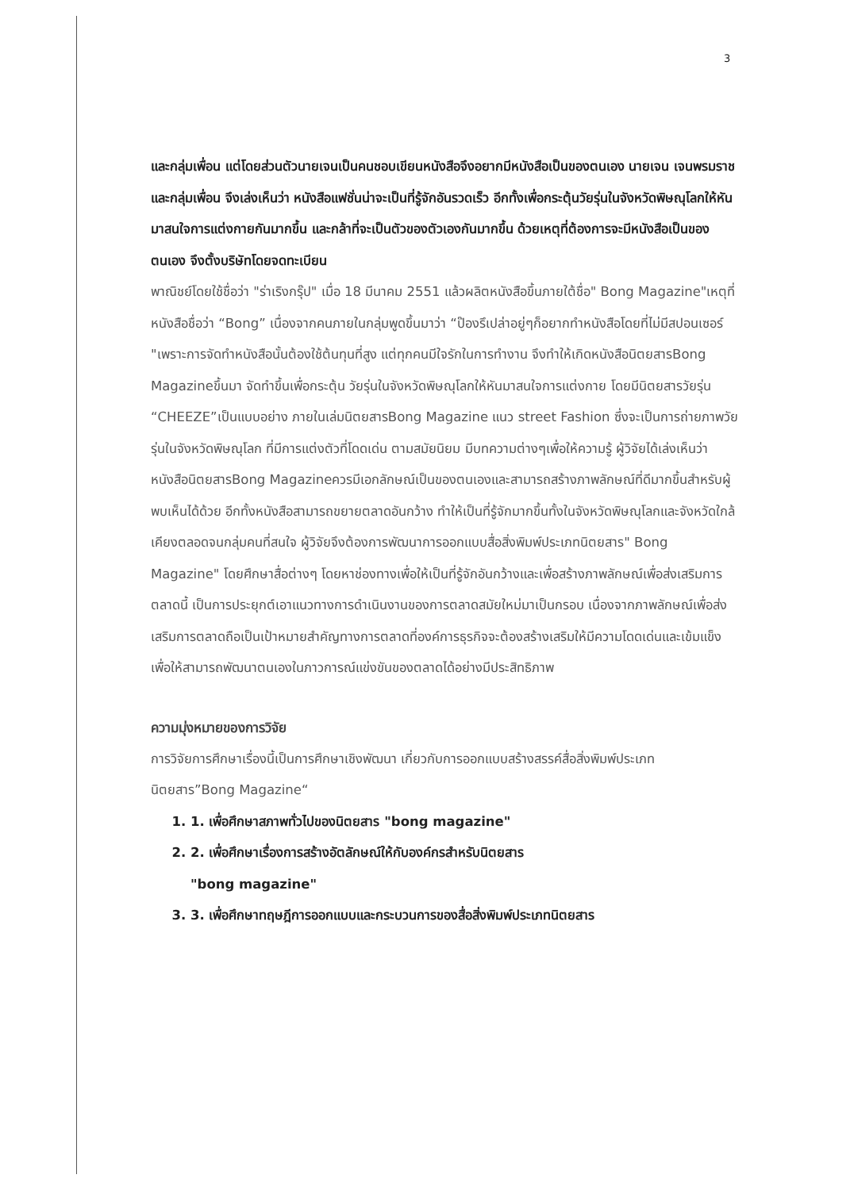3
และกลุ่มเพื่อน แต่โดยส่วนตัวนายเจนเป็นคนชอบเขียนหนังสือจึงอยากมีหนังสือเป็นของตนเอง นายเจน เจนพรมราช และกลุ่มเพื่อน จึงเล่งเห็นว่า หนังสือแฟชั่นน่าจะเป็นที่รู้จักอันรวดเร็ว อีกทั้งเพื่อกระตุ้นวัยรุ่นในจังหวัดพิษณุโลกให้หันมาสนใจการแต่งกายกันมากขึ้น และกล้าที่จะเป็นตัวของตัวเองกันมากขึ้น ด้วยเหตุที่ต้องการจะมีหนังสือเป็นของตนเอง จึงตั้งบริษัทโดยจดทะเบียน
พาณิชย์โดยใช้ชื่อว่า "ร่าเริงกรุ๊ป" เมื่อ 18 มีนาคม 2551 แล้วผลิตหนังสือขึ้นภายใต้ชื่อ" Bong Magazine"เหตุที่หนังสือชื่อว่า “Bong” เนื่องจากคนภายในกลุ่มพูดขึ้นมาว่า “ป๊องรึเปล่าอยู่ๆก็อยากทำหนังสือโดยที่ไม่มีสปอนเซอร์ "เพราะการจัดทำหนังสือนั้นต้องใช้ต้นทุนที่สูง แต่ทุกคนมีใจรักในการทำงาน จึงทำให้เกิดหนังสือนิตยสารBong Magazineขึ้นมา จัดทำขึ้นเพื่อกระตุ้น วัยรุ่นในจังหวัดพิษณุโลกให้หันมาสนใจการแต่งกาย โดยมีนิตยสารวัยรุ่น “CHEEZE”เป็นแบบอย่าง ภายในเล่มนิตยสารBong Magazine แนว street Fashion ซึ่งจะเป็นการถ่ายภาพวัยรุ่นในจังหวัดพิษณุโลก ที่มีการแต่งตัวที่โดดเด่น ตามสมัยนิยม มีบทความต่างๆเพื่อให้ความรู้ ผู้วิจัยได้เล่งเห็นว่าหนังสือนิตยสารBong Magazineควรมีเอกลักษณ์เป็นของตนเองและสามารถสร้างภาพลักษณ์ที่ดีมากขึ้นสำหรับผู้พบเห็นได้ด้วย อีกทั้งหนังสือสามารถขยายตลาดอันกว้าง ทำให้เป็นที่รู้จักมากขึ้นทั้งในจังหวัดพิษณุโลกและจังหวัดใกล้เคียงตลอดจนกลุ่มคนที่สนใจ ผู้วิจัยจึงต้องการพัฒนาการออกแบบสื่อสิ่งพิมพ์ประเภทนิตยสาร" Bong Magazine" โดยศึกษาสื่อต่างๆ โดยหาช่องทางเพื่อให้เป็นที่รู้จักอันกว้างและเพื่อสร้างภาพลักษณ์เพื่อส่งเสริมการตลาดนี้ เป็นการประยุกต์เอาแนวทางการดำเนินงานของการตลาดสมัยใหม่มาเป็นกรอบ เนื่องจากภาพลักษณ์เพื่อส่งเสริมการตลาดถือเป็นเป้าหมายสำคัญทางการตลาดที่องค์การธุรกิจจะต้องสร้างเสริมให้มีความโดดเด่นและเข้มแข็ง เพื่อให้สามารถพัฒนาตนเองในภาวการณ์แข่งขันของตลาดได้อย่างมีประสิทธิภาพ
ความมุ่งหมายของการวิจัย
การวิจัยการศึกษาเรื่องนี้เป็นการศึกษาเชิงพัฒนา เกี่ยวกับการออกแบบสร้างสรรค์สื่อสิ่งพิมพ์ประเภทนิตยสาร”Bong Magazine“
1. 1. เพื่อศึกษาสภาพทั่วไปของนิตยสาร "bong magazine"
2. 2. เพื่อศึกษาเรื่องการสร้างอัตลักษณ์ให้กับองค์กรสำหรับนิตยสาร
"bong magazine"
3. 3. เพื่อศึกษาทฤษฎีการออกแบบและกระบวนการของสื่อสิ่งพิมพ์ประเภทนิตยสาร